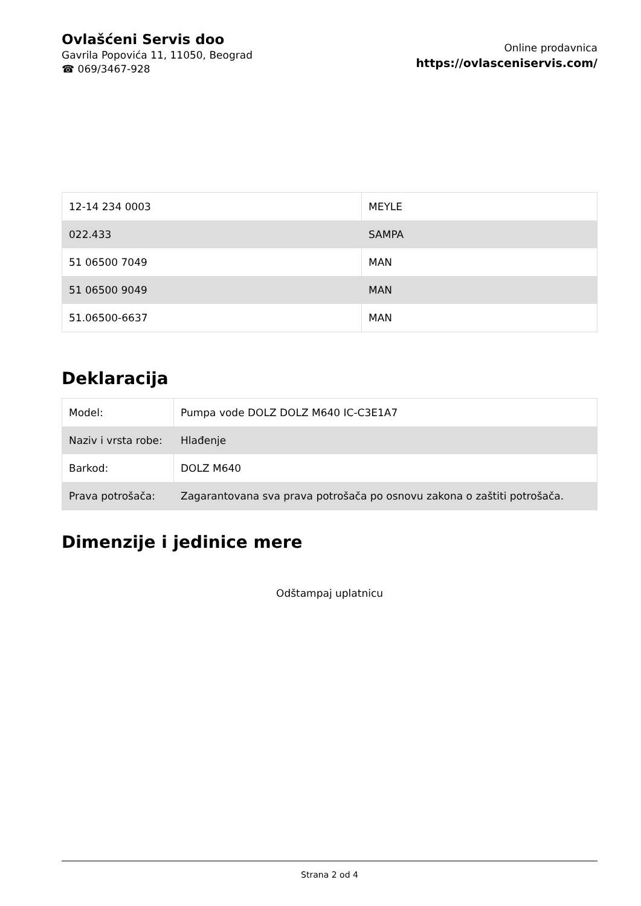Ovlašćeni Servis doo
Gavrila Popovića 11, 11050, Beograd
☎ 069/3467-928
Online prodavnica
https://ovlasceniservis.com/
| 12-14 234 0003 | MEYLE |
| 022.433 | SAMPA |
| 51 06500 7049 | MAN |
| 51 06500 9049 | MAN |
| 51.06500-6637 | MAN |
Deklaracija
| Model: | Pumpa vode DOLZ DOLZ M640 IC-C3E1A7 |
| Naziv i vrsta robe: | Hlađenje |
| Barkod: | DOLZ M640 |
| Prava potrošača: | Zagarantovana sva prava potrošača po osnovu zakona o zaštiti potrošača. |
Dimenzije i jedinice mere
Odštampaj uplatnicu
Strana 2 od 4